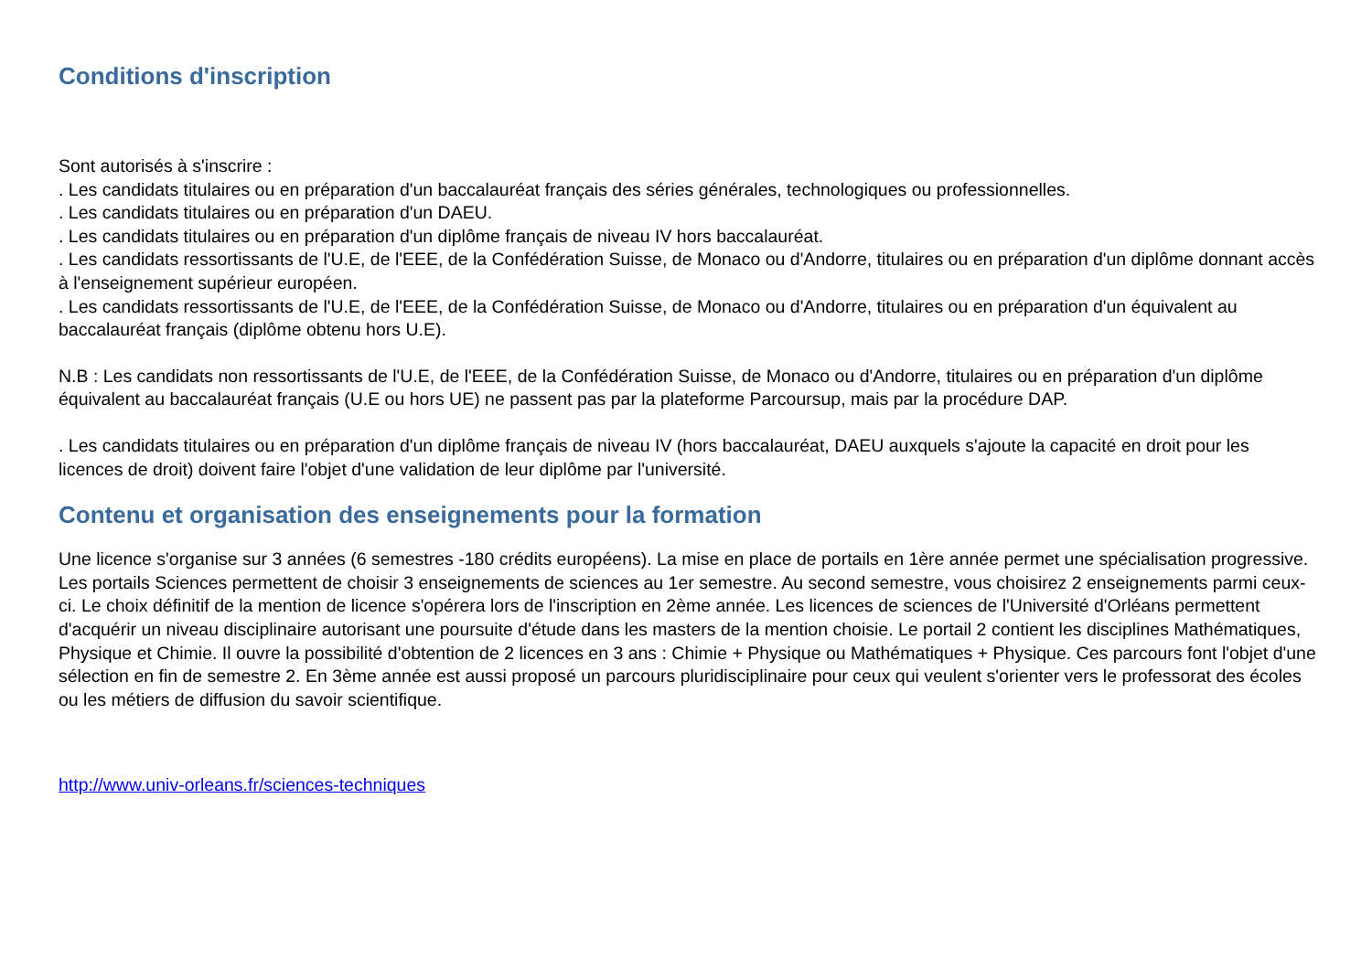Conditions d'inscription
Sont autorisés à s'inscrire :
. Les candidats titulaires ou en préparation d'un baccalauréat français des séries générales, technologiques ou professionnelles.
. Les candidats titulaires ou en préparation d'un DAEU.
. Les candidats titulaires ou en préparation d'un diplôme français de niveau IV hors baccalauréat.
. Les candidats ressortissants de l'U.E, de l'EEE, de la Confédération Suisse, de Monaco ou d'Andorre, titulaires ou en préparation d'un diplôme donnant accès à l'enseignement supérieur européen.
. Les candidats ressortissants de l'U.E, de l'EEE, de la Confédération Suisse, de Monaco ou d'Andorre, titulaires ou en préparation d'un équivalent au baccalauréat français (diplôme obtenu hors U.E).
N.B : Les candidats non ressortissants de l'U.E, de l'EEE, de la Confédération Suisse, de Monaco ou d'Andorre, titulaires ou en préparation d'un diplôme équivalent au baccalauréat français (U.E ou hors UE) ne passent pas par la plateforme Parcoursup, mais par la procédure DAP.
. Les candidats titulaires ou en préparation d'un diplôme français de niveau IV (hors baccalauréat, DAEU auxquels s'ajoute la capacité en droit pour les licences de droit) doivent faire l'objet d'une validation de leur diplôme par l'université.
Contenu et organisation des enseignements pour la formation
Une licence s'organise sur 3 années (6 semestres -180 crédits européens). La mise en place de portails en 1ère année permet une spécialisation progressive. Les portails Sciences permettent de choisir 3 enseignements de sciences au 1er semestre. Au second semestre, vous choisirez 2 enseignements parmi ceux-ci. Le choix définitif de la mention de licence s'opérera lors de l'inscription en 2ème année. Les licences de sciences de l'Université d'Orléans permettent d'acquérir un niveau disciplinaire autorisant une poursuite d'étude dans les masters de la mention choisie. Le portail 2 contient les disciplines Mathématiques, Physique et Chimie. Il ouvre la possibilité d'obtention de 2 licences en 3 ans : Chimie + Physique ou Mathématiques + Physique. Ces parcours font l'objet d'une sélection en fin de semestre 2. En 3ème année est aussi proposé un parcours pluridisciplinaire pour ceux qui veulent s'orienter vers le professorat des écoles ou les métiers de diffusion du savoir scientifique.
http://www.univ-orleans.fr/sciences-techniques